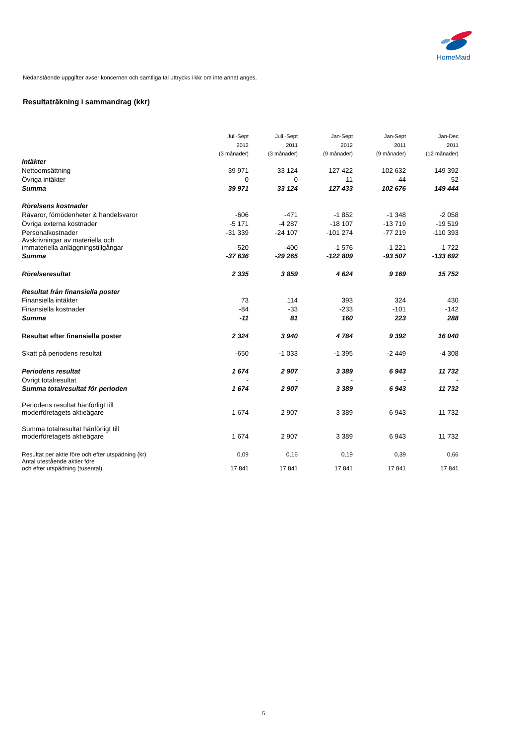HomeMaid
Nedanstående uppgifter avser koncernen och samtliga tal uttrycks i kkr om inte annat anges.
Resultaträkning i sammandrag (kkr)
| | Juli-Sept | Juli -Sept | Jan-Sept | Jan-Sept | Jan-Dec |
| | 2012 | 2011 | 2012 | 2011 | 2011 |
| | (3 månader) | (3 månader) | (9 månader) | (9 månader) | (12 månader) |
| Intäkter | | | | | |
| Nettoomsättning | 39 971 | 33 124 | 127 422 | 102 632 | 149 392 |
| Övriga intäkter | 0 | 0 | 11 | 44 | 52 |
| Summa | 39 971 | 33 124 | 127 433 | 102 676 | 149 444 |
| Rörelsens kostnader | | | | | |
| Råvaror, förnödenheter & handelsvaror | -606 | -471 | -1 852 | -1 348 | -2 058 |
| Övriga externa kostnader | -5 171 | -4 287 | -18 107 | -13 719 | -19 519 |
| Personalkostnader | -31 339 | -24 107 | -101 274 | -77 219 | -110 393 |
| Avskrivningar av materiella och immateriella anläggningstillgångar | -520 | -400 | -1 576 | -1 221 | -1 722 |
| Summa | -37 636 | -29 265 | -122 809 | -93 507 | -133 692 |
| Rörelseresultat | 2 335 | 3 859 | 4 624 | 9 169 | 15 752 |
| Resultat från finansiella poster | | | | | |
| Finansiella intäkter | 73 | 114 | 393 | 324 | 430 |
| Finansiella kostnader | -84 | -33 | -233 | -101 | -142 |
| Summa | -11 | 81 | 160 | 223 | 288 |
| Resultat efter finansiella poster | 2 324 | 3 940 | 4 784 | 9 392 | 16 040 |
| Skatt på periodens resultat | -650 | -1 033 | -1 395 | -2 449 | -4 308 |
| Periodens resultat | 1 674 | 2 907 | 3 389 | 6 943 | 11 732 |
| Övrigt totalresultat | - | - | - | - | - |
| Summa totalresultat för perioden | 1 674 | 2 907 | 3 389 | 6 943 | 11 732 |
| Periodens resultat hänförligt till moderföretagets aktieägare | 1 674 | 2 907 | 3 389 | 6 943 | 11 732 |
| Summa totalresultat hänförligt till moderföretagets aktieägare | 1 674 | 2 907 | 3 389 | 6 943 | 11 732 |
| Resultat per aktie före och efter utspädning (kr) | 0,09 | 0,16 | 0,19 | 0,39 | 0,66 |
| Antal utestående aktier före och efter utspädning (tusental) | 17 841 | 17 841 | 17 841 | 17 841 | 17 841 |
5